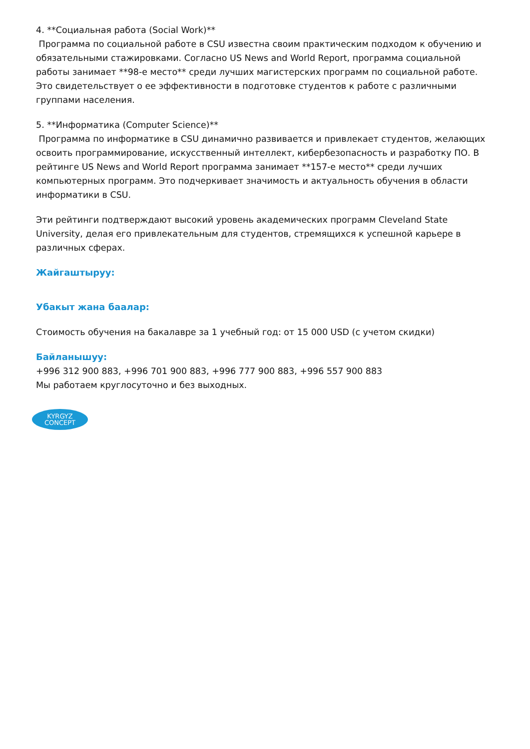4. **Социальная работа (Social Work)**
Программа по социальной работе в CSU известна своим практическим подходом к обучению и обязательными стажировками. Согласно US News and World Report, программа социальной работы занимает **98-е место** среди лучших магистерских программ по социальной работе. Это свидетельствует о ее эффективности в подготовке студентов к работе с различными группами населения.
5. **Информатика (Computer Science)**
Программа по информатике в CSU динамично развивается и привлекает студентов, желающих освоить программирование, искусственный интеллект, кибербезопасность и разработку ПО. В рейтинге US News and World Report программа занимает **157-е место** среди лучших компьютерных программ. Это подчеркивает значимость и актуальность обучения в области информатики в CSU.
Эти рейтинги подтверждают высокий уровень академических программ Cleveland State University, делая его привлекательным для студентов, стремящихся к успешной карьере в различных сферах.
Жайгаштыруу:
Убакыт жана баалар:
Стоимость обучения на бакалавре за 1 учебный год: от 15 000 USD (с учетом скидки)
Байланышуу:
+996 312 900 883, +996 701 900 883, +996 777 900 883, +996 557 900 883
Мы работаем круглосуточно и без выходных.
KYRGYZ
CONCEPT